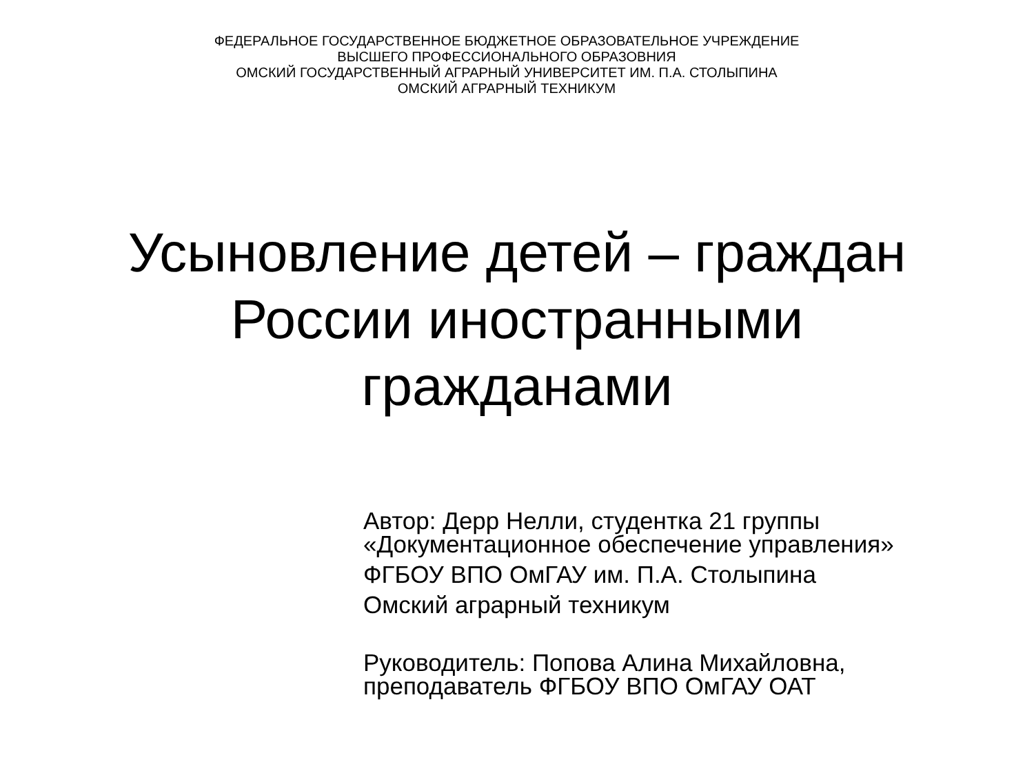ФЕДЕРАЛЬНОЕ ГОСУДАРСТВЕННОЕ БЮДЖЕТНОЕ ОБРАЗОВАТЕЛЬНОЕ УЧРЕЖДЕНИЕ
ВЫСШЕГО ПРОФЕССИОНАЛЬНОГО ОБРАЗОВНИЯ
ОМСКИЙ ГОСУДАРСТВЕННЫЙ АГРАРНЫЙ УНИВЕРСИТЕТ ИМ. П.А. СТОЛЫПИНА
ОМСКИЙ АГРАРНЫЙ ТЕХНИКУМ
Усыновление детей – граждан
России иностранными
гражданами
Автор: Дерр Нелли, студентка 21 группы
«Документационное обеспечение управления»
ФГБОУ ВПО ОмГАУ им. П.А. Столыпина
Омский аграрный техникум
Руководитель: Попова Алина Михайловна,
преподаватель ФГБОУ ВПО ОмГАУ ОАТ